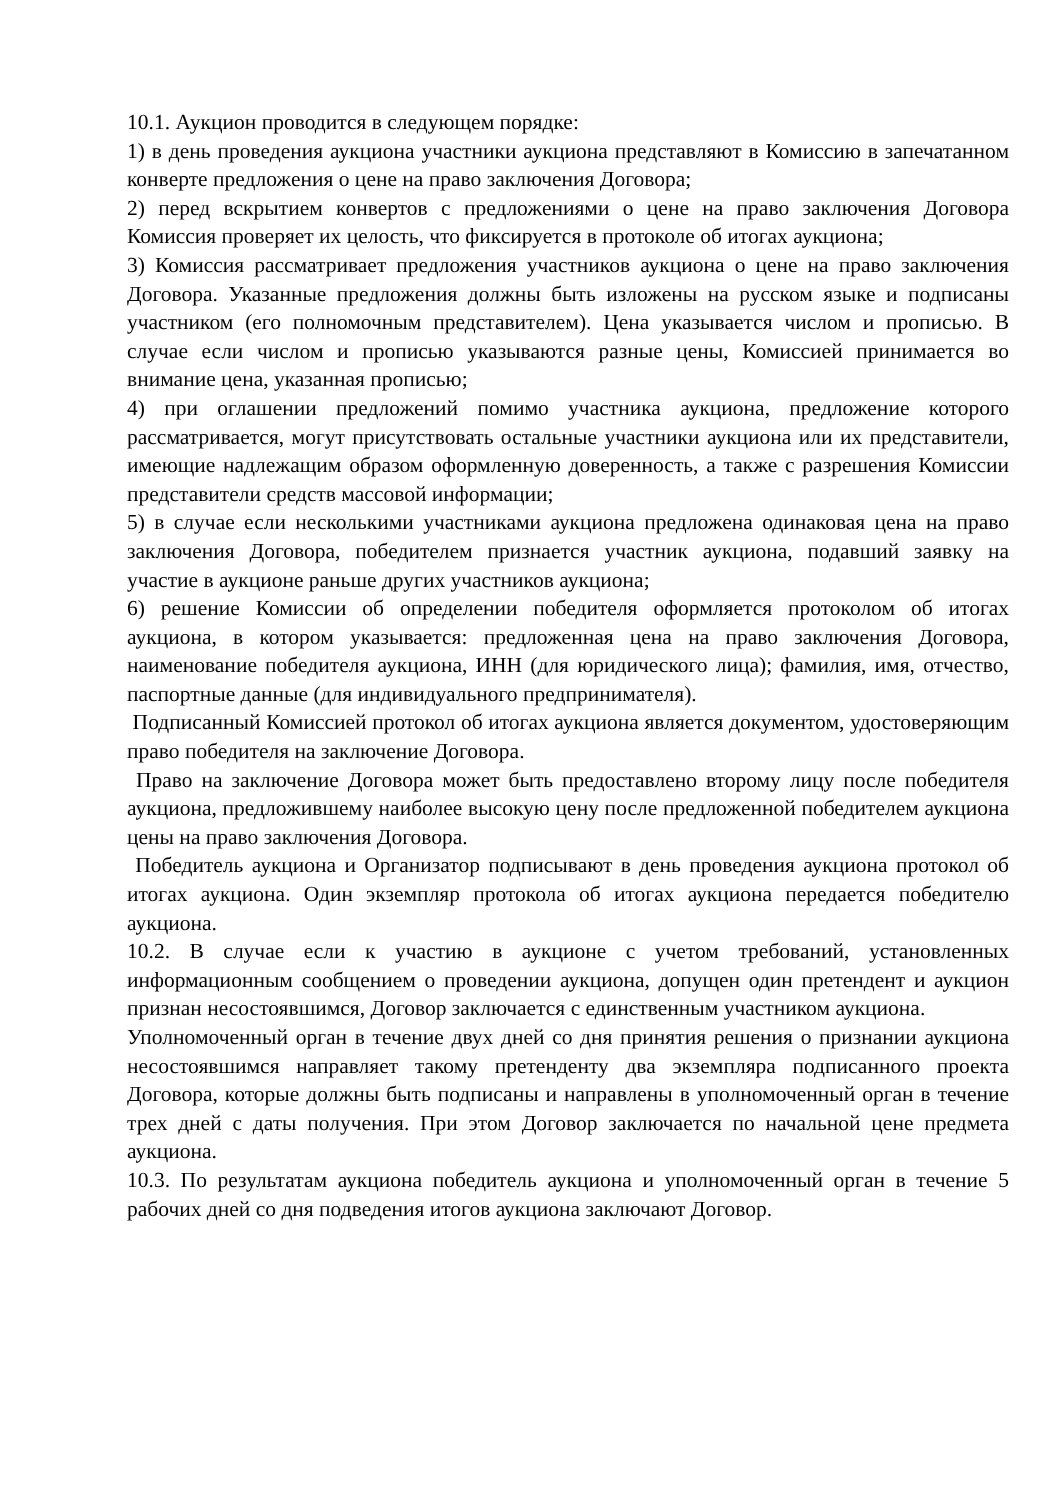10.1. Аукцион проводится в следующем порядке:
1) в день проведения аукциона участники аукциона представляют в Комиссию в запечатанном конверте предложения о цене на право заключения Договора;
2) перед вскрытием конвертов с предложениями о цене на право заключения Договора Комиссия проверяет их целость, что фиксируется в протоколе об итогах аукциона;
3) Комиссия рассматривает предложения участников аукциона о цене на право заключения Договора. Указанные предложения должны быть изложены на русском языке и подписаны участником (его полномочным представителем). Цена указывается числом и прописью. В случае если числом и прописью указываются разные цены, Комиссией принимается во внимание цена, указанная прописью;
4) при оглашении предложений помимо участника аукциона, предложение которого рассматривается, могут присутствовать остальные участники аукциона или их представители, имеющие надлежащим образом оформленную доверенность, а также с разрешения Комиссии представители средств массовой информации;
5) в случае если несколькими участниками аукциона предложена одинаковая цена на право заключения Договора, победителем признается участник аукциона, подавший заявку на участие в аукционе раньше других участников аукциона;
6) решение Комиссии об определении победителя оформляется протоколом об итогах аукциона, в котором указывается: предложенная цена на право заключения Договора, наименование победителя аукциона, ИНН (для юридического лица); фамилия, имя, отчество, паспортные данные (для индивидуального предпринимателя).
Подписанный Комиссией протокол об итогах аукциона является документом, удостоверяющим право победителя на заключение Договора.
Право на заключение Договора может быть предоставлено второму лицу после победителя аукциона, предложившему наиболее высокую цену после предложенной победителем аукциона цены на право заключения Договора.
Победитель аукциона и Организатор подписывают в день проведения аукциона протокол об итогах аукциона. Один экземпляр протокола об итогах аукциона передается победителю аукциона.
10.2. В случае если к участию в аукционе с учетом требований, установленных информационным сообщением о проведении аукциона, допущен один претендент и аукцион признан несостоявшимся, Договор заключается с единственным участником аукциона.
Уполномоченный орган в течение двух дней со дня принятия решения о признании аукциона несостоявшимся направляет такому претенденту два экземпляра подписанного проекта Договора, которые должны быть подписаны и направлены в уполномоченный орган в течение трех дней с даты получения. При этом Договор заключается по начальной цене предмета аукциона.
10.3. По результатам аукциона победитель аукциона и уполномоченный орган в течение 5 рабочих дней со дня подведения итогов аукциона заключают Договор.